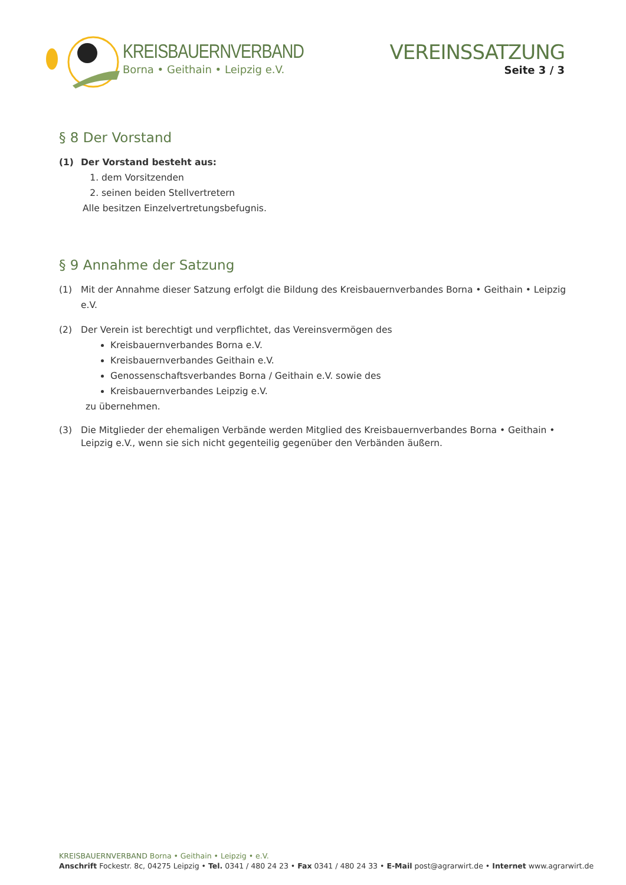KREISBAUERNVERBAND
Borna • Geithain • Leipzig e.V.
VEREINSSATZUNG
Seite 3 / 3
§ 8 Der Vorstand
(1) Der Vorstand besteht aus:
1. dem Vorsitzenden
2. seinen beiden Stellvertretern
Alle besitzen Einzelvertretungsbefugnis.
§ 9 Annahme der Satzung
(1) Mit der Annahme dieser Satzung erfolgt die Bildung des Kreisbauernverbandes Borna • Geithain • Leipzig e.V.
(2) Der Verein ist berechtigt und verpflichtet, das Vereinsvermögen des
Kreisbauernverbandes Borna e.V.
Kreisbauernverbandes Geithain e.V.
Genossenschaftsverbandes Borna / Geithain e.V. sowie des
Kreisbauernverbandes Leipzig e.V.
zu übernehmen.
(3) Die Mitglieder der ehemaligen Verbände werden Mitglied des Kreisbauernverbandes Borna • Geithain • Leipzig e.V., wenn sie sich nicht gegenteilig gegenüber den Verbänden äußern.
KREISBAUERNVERBAND Borna • Geithain • Leipzig • e.V.
Anschrift Fockestr. 8c, 04275 Leipzig • Tel. 0341 / 480 24 23 • Fax 0341 / 480 24 33 • E-Mail post@agrarwirt.de • Internet www.agrarwirt.de